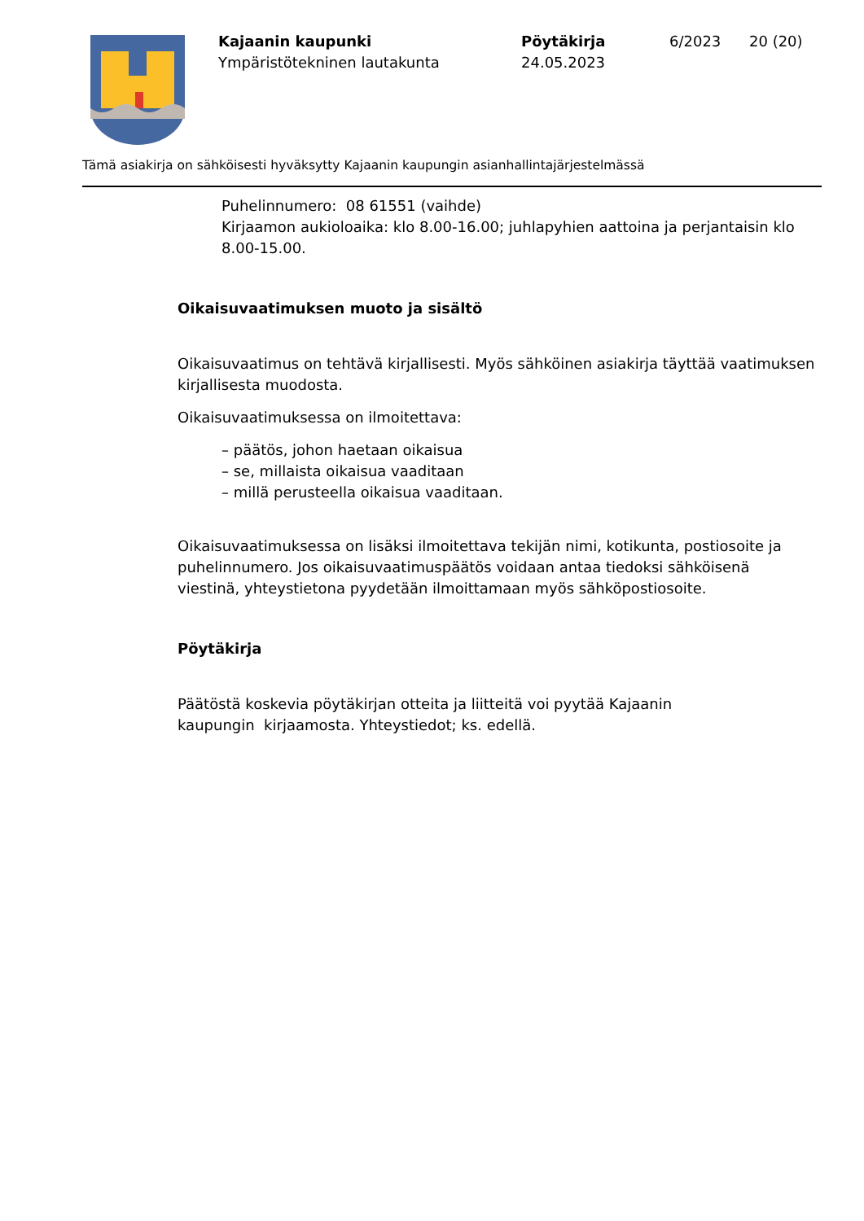Kajaanin kaupunki
Ympäristötekninen lautakunta
Pöytäkirja
24.05.2023
6/2023 20 (20)
Tämä asiakirja on sähköisesti hyväksytty Kajaanin kaupungin asianhallintajärjestelmässä
Puhelinnumero: 08 61551 (vaihde)
Kirjaamon aukioloaika: klo 8.00-16.00; juhlapyhien aattoina ja perjantaisin klo 8.00-15.00.
Oikaisuvaatimuksen muoto ja sisältö
Oikaisuvaatimus on tehtävä kirjallisesti. Myös sähköinen asiakirja täyttää vaatimuksen kirjallisesta muodosta.
Oikaisuvaatimuksessa on ilmoitettava:
– päätös, johon haetaan oikaisua
– se, millaista oikaisua vaaditaan
– millä perusteella oikaisua vaaditaan.
Oikaisuvaatimuksessa on lisäksi ilmoitettava tekijän nimi, kotikunta, postiosoite ja puhelinnumero. Jos oikaisuvaatimuspäätös voidaan antaa tiedoksi sähköisenä viestinä, yhteystietona pyydetään ilmoittamaan myös sähköpostiosoite.
Pöytäkirja
Päätöstä koskevia pöytäkirjan otteita ja liitteitä voi pyytää Kajaanin
kaupungin kirjaamosta. Yhteystiedot; ks. edellä.